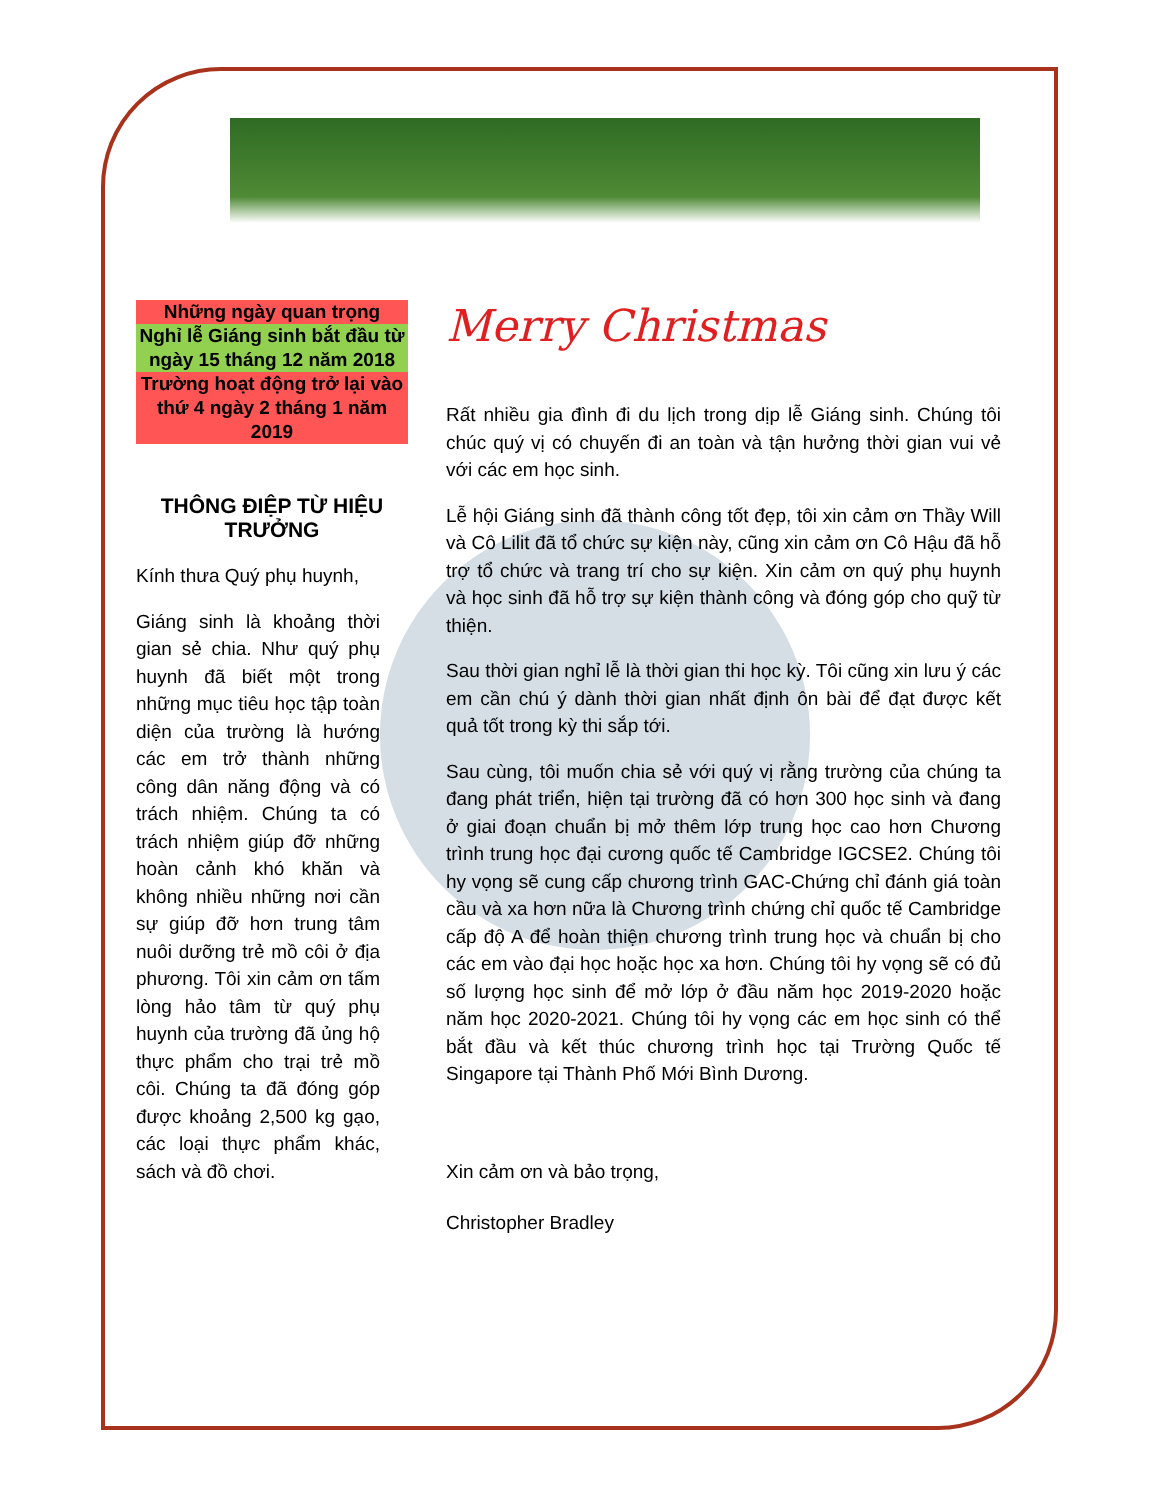Những ngày quan trọng
Nghỉ lễ Giáng sinh bắt đầu từ ngày 15 tháng 12 năm 2018
Trường hoạt động trở lại vào thứ 4 ngày 2 tháng 1 năm 2019
THÔNG ĐIỆP TỪ HIỆU TRƯỞNG
Kính thưa Quý phụ huynh,
Giáng sinh là khoảng thời gian sẻ chia. Như quý phụ huynh đã biết một trong những mục tiêu học tập toàn diện của trường là hướng các em trở thành những công dân năng động và có trách nhiệm. Chúng ta có trách nhiệm giúp đỡ những hoàn cảnh khó khăn và không nhiều những nơi cần sự giúp đỡ hơn trung tâm nuôi dưỡng trẻ mồ côi ở địa phương. Tôi xin cảm ơn tấm lòng hảo tâm từ quý phụ huynh của trường đã ủng hộ thực phẩm cho trại trẻ mồ côi. Chúng ta đã đóng góp được khoảng 2,500 kg gạo, các loại thực phẩm khác, sách và đồ chơi.
Merry Christmas
Rất nhiều gia đình đi du lịch trong dịp lễ Giáng sinh. Chúng tôi chúc quý vị có chuyến đi an toàn và tận hưởng thời gian vui vẻ với các em học sinh.
Lễ hội Giáng sinh đã thành công tốt đẹp, tôi xin cảm ơn Thầy Will và Cô Lilit đã tổ chức sự kiện này, cũng xin cảm ơn Cô Hậu đã hỗ trợ tổ chức và trang trí cho sự kiện. Xin cảm ơn quý phụ huynh và học sinh đã hỗ trợ sự kiện thành công và đóng góp cho quỹ từ thiện.
Sau thời gian nghỉ lễ là thời gian thi học kỳ. Tôi cũng xin lưu ý các em cần chú ý dành thời gian nhất định ôn bài để đạt được kết quả tốt trong kỳ thi sắp tới.
Sau cùng, tôi muốn chia sẻ với quý vị rằng trường của chúng ta đang phát triển, hiện tại trường đã có hơn 300 học sinh và đang ở giai đoạn chuẩn bị mở thêm lớp trung học cao hơn Chương trình trung học đại cương quốc tế Cambridge IGCSE2. Chúng tôi hy vọng sẽ cung cấp chương trình GAC-Chứng chỉ đánh giá toàn cầu và xa hơn nữa là Chương trình chứng chỉ quốc tế Cambridge cấp độ A để hoàn thiện chương trình trung học và chuẩn bị cho các em vào đại học hoặc học xa hơn. Chúng tôi hy vọng sẽ có đủ số lượng học sinh để mở lớp ở đầu năm học 2019-2020 hoặc năm học 2020-2021. Chúng tôi hy vọng các em học sinh có thể bắt đầu và kết thúc chương trình học tại Trường Quốc tế Singapore tại Thành Phố Mới Bình Dương.
Xin cảm ơn và bảo trọng,
Christopher Bradley